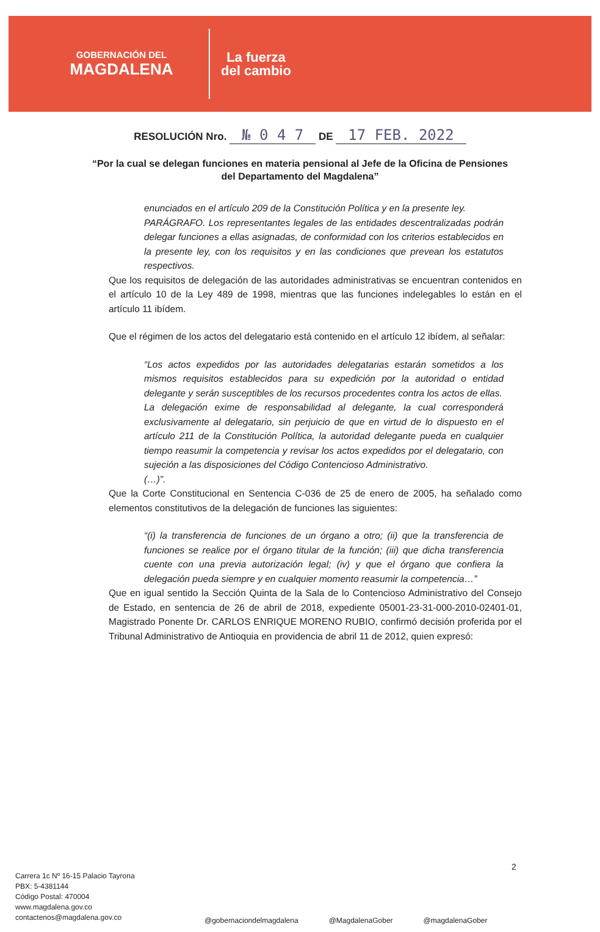GOBERNACIÓN DEL
MAGDALENA
La fuerza
del cambio
RESOLUCIÓN Nro. № 0 4 7 DE 17 FEB. 2022
“Por la cual se delegan funciones en materia pensional al Jefe de la Oficina de Pensiones del Departamento del Magdalena”
enunciados en el artículo 209 de la Constitución Política y en la presente ley.
PARÁGRAFO. Los representantes legales de las entidades descentralizadas podrán delegar funciones a ellas asignadas, de conformidad con los criterios establecidos en la presente ley, con los requisitos y en las condiciones que prevean los estatutos respectivos.
Que los requisitos de delegación de las autoridades administrativas se encuentran contenidos en el artículo 10 de la Ley 489 de 1998, mientras que las funciones indelegables lo están en el artículo 11 ibídem.
Que el régimen de los actos del delegatario está contenido en el artículo 12 ibídem, al señalar:
“Los actos expedidos por las autoridades delegatarias estarán sometidos a los mismos requisitos establecidos para su expedición por la autoridad o entidad delegante y serán susceptibles de los recursos procedentes contra los actos de ellas.
La delegación exime de responsabilidad al delegante, la cual corresponderá exclusivamente al delegatario, sin perjuicio de que en virtud de lo dispuesto en el artículo 211 de la Constitución Política, la autoridad delegante pueda en cualquier tiempo reasumir la competencia y revisar los actos expedidos por el delegatario, con sujeción a las disposiciones del Código Contencioso Administrativo.
(…)”.
Que la Corte Constitucional en Sentencia C-036 de 25 de enero de 2005, ha señalado como elementos constitutivos de la delegación de funciones las siguientes:
“(i) la transferencia de funciones de un órgano a otro; (ii) que la transferencia de funciones se realice por el órgano titular de la función; (iii) que dicha transferencia cuente con una previa autorización legal; (iv) y que el órgano que confiera la delegación pueda siempre y en cualquier momento reasumir la competencia…”
Que en igual sentido la Sección Quinta de la Sala de lo Contencioso Administrativo del Consejo de Estado, en sentencia de 26 de abril de 2018, expediente 05001-23-31-000-2010-02401-01, Magistrado Ponente Dr. CARLOS ENRIQUE MORENO RUBIO, confirmó decisión proferida por el Tribunal Administrativo de Antioquia en providencia de abril 11 de 2012, quien expresó:
2
Carrera 1c Nº 16-15 Palacio Tayrona
PBX: 5-4381144
Código Postal: 470004
www.magdalena.gov.co
contactenos@magdalena.gov.co
@gobernaciondelmagdalena @MagdalenaGober @magdalenaGober